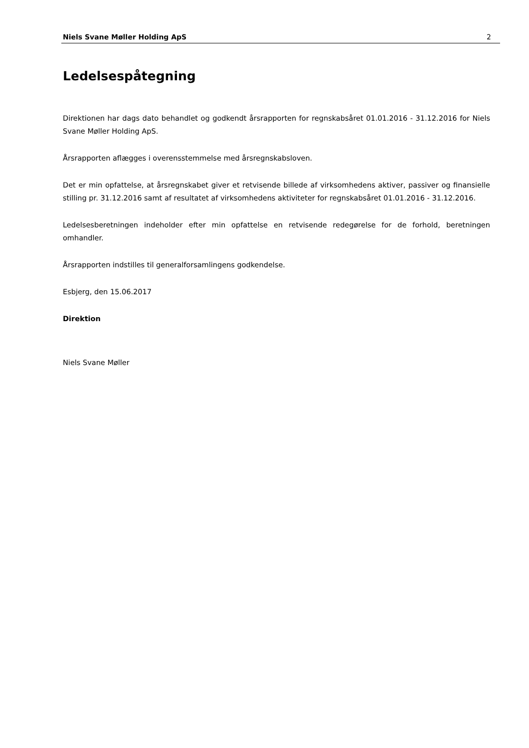Niels Svane Møller Holding ApS 2
Ledelsespåtegning
Direktionen har dags dato behandlet og godkendt årsrapporten for regnskabsåret 01.01.2016 - 31.12.2016 for Niels Svane Møller Holding ApS.
Årsrapporten aflægges i overensstemmelse med årsregnskabsloven.
Det er min opfattelse, at årsregnskabet giver et retvisende billede af virksomhedens aktiver, passiver og finansielle stilling pr. 31.12.2016 samt af resultatet af virksomhedens aktiviteter for regnskabsåret 01.01.2016 - 31.12.2016.
Ledelsesberetningen indeholder efter min opfattelse en retvisende redegørelse for de forhold, beretningen omhandler.
Årsrapporten indstilles til generalforsamlingens godkendelse.
Esbjerg, den 15.06.2017
Direktion
Niels Svane Møller